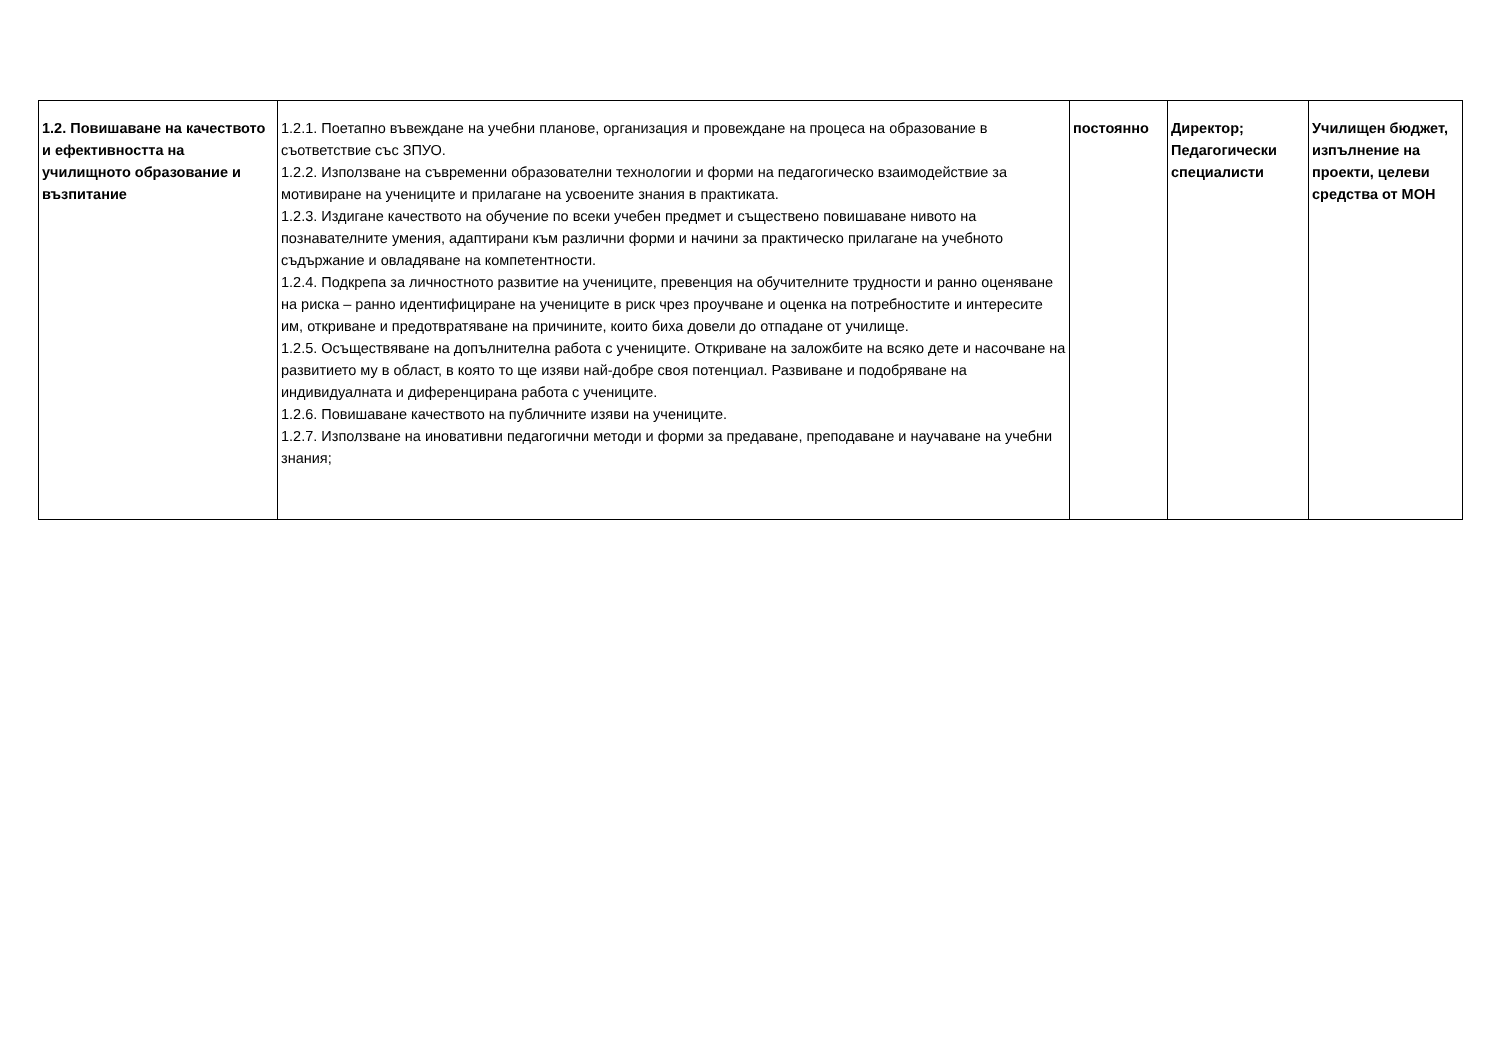| 1.2. Повишаване на качеството и ефективността на училищното образование и възпитание | 1.2.1. Поетапно въвеждане на учебни планове, организация и провеждане на процеса на образование в съответствие със ЗПУО. 1.2.2. Използване на съвременни образователни технологии и форми на педагогическо взаимодействие за мотивиране на учениците и прилагане на усвоените знания в практиката. 1.2.3. Издигане качеството на обучение по всеки учебен предмет и съществено повишаване нивото на познавателните умения, адаптирани към различни форми и начини за практическо прилагане на учебното съдържание и овладяване на компетентности. 1.2.4. Подкрепа за личностното развитие на учениците, превенция на обучителните трудности и ранно оценяване на риска – ранно идентифициране на учениците в риск чрез проучване и оценка на потребностите и интересите им, откриване и предотвратяване на причините, които биха довели до отпадане от училище. 1.2.5. Осъществяване на допълнителна работа с учениците. Откриване на заложбите на всяко дете и насочване на развитието му в област, в която то ще изяви най-добре своя потенциал. Развиване и подобряване на индивидуалната и диференцирана работа с учениците. 1.2.6. Повишаване качеството на публичните изяви на учениците. 1.2.7. Използване на иновативни педагогични методи и форми за предаване, преподаване и научаване на учебни знания; | постоянно | Директор; Педагогически специалисти | Училищен бюджет, изпълнение на проекти, целеви средства от МОН |